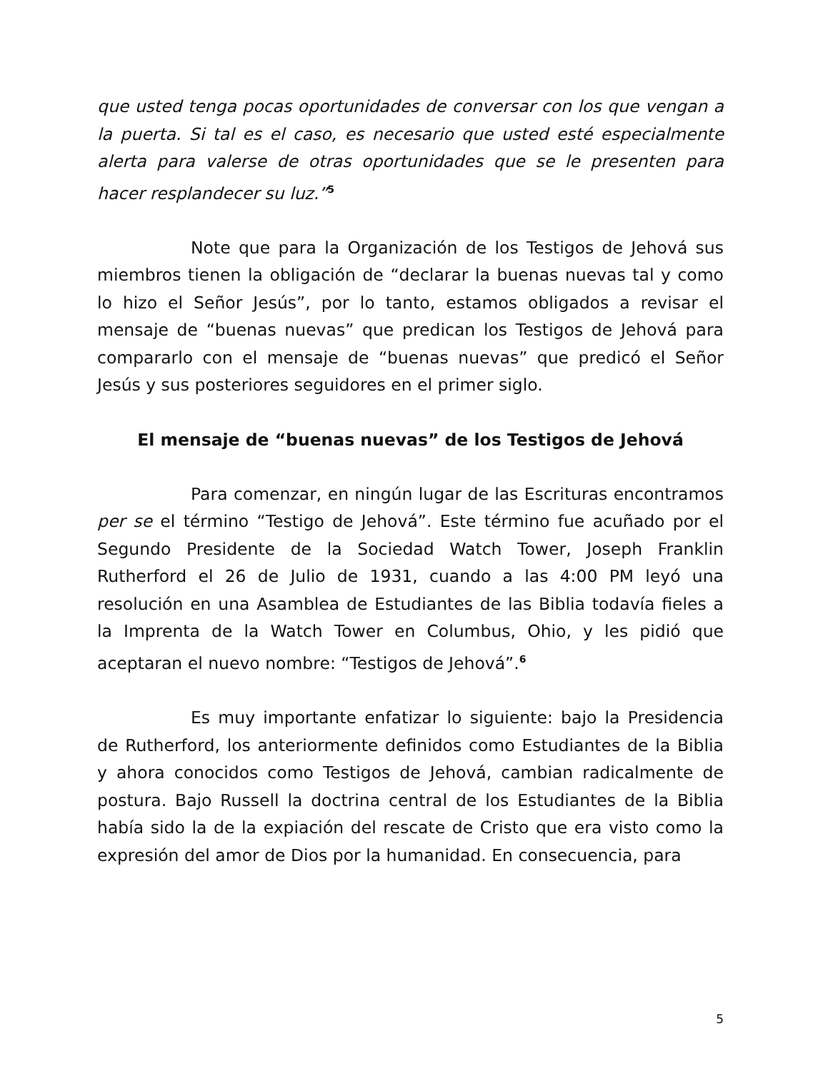que usted tenga pocas oportunidades de conversar con los que vengan a la puerta. Si tal es el caso, es necesario que usted esté especialmente alerta para valerse de otras oportunidades que se le presenten para hacer resplandecer su luz.”<sup>5</sup>
Note que para la Organización de los Testigos de Jehová sus miembros tienen la obligación de “declarar la buenas nuevas tal y como lo hizo el Señor Jesús”, por lo tanto, estamos obligados a revisar el mensaje de “buenas nuevas” que predican los Testigos de Jehová para compararlo con el mensaje de “buenas nuevas” que predicó el Señor Jesús y sus posteriores seguidores en el primer siglo.
El mensaje de “buenas nuevas” de los Testigos de Jehová
Para comenzar, en ningún lugar de las Escrituras encontramos per se el término “Testigo de Jehová”. Este término fue acuñado por el Segundo Presidente de la Sociedad Watch Tower, Joseph Franklin Rutherford el 26 de Julio de 1931, cuando a las 4:00 PM leyó una resolución en una Asamblea de Estudiantes de las Biblia todavía fieles a la Imprenta de la Watch Tower en Columbus, Ohio, y les pidió que aceptaran el nuevo nombre: “Testigos de Jehová”.<sup>6</sup>
Es muy importante enfatizar lo siguiente: bajo la Presidencia de Rutherford, los anteriormente definidos como Estudiantes de la Biblia y ahora conocidos como Testigos de Jehová, cambian radicalmente de postura. Bajo Russell la doctrina central de los Estudiantes de la Biblia había sido la de la expiación del rescate de Cristo que era visto como la expresión del amor de Dios por la humanidad. En consecuencia, para
5